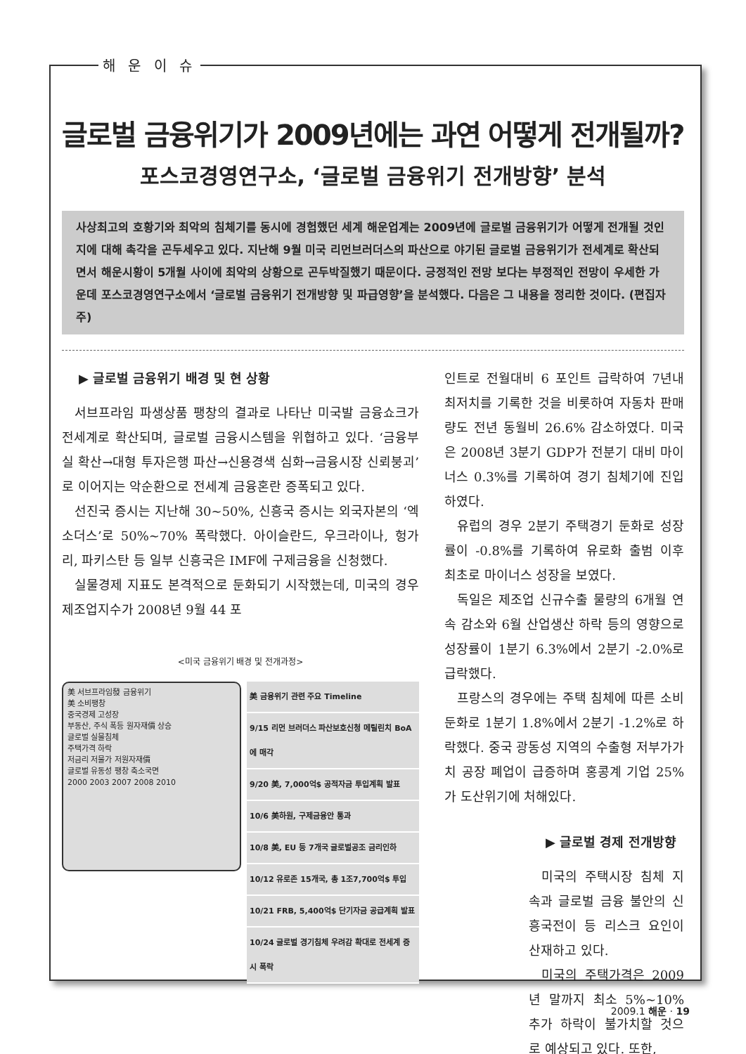해 운 이 슈
글로벌 금융위기가 2009년에는 과연 어떻게 전개될까?
포스코경영연구소, ‘글로벌 금융위기 전개방향’ 분석
사상최고의 호황기와 최악의 침체기를 동시에 경험했던 세계 해운업계는 2009년에 글로벌 금융위기가 어떻게 전개될 것인지에 대해 촉각을 곤두세우고 있다. 지난해 9월 미국 리먼브러더스의 파산으로 야기된 글로벌 금융위기가 전세계로 확산되면서 해운시황이 5개월 사이에 최악의 상황으로 곤두박질했기 때문이다. 긍정적인 전망 보다는 부정적인 전망이 우세한 가운데 포스코경영연구소에서 ‘글로벌 금융위기 전개방향 및 파급영향’을 분석했다. 다음은 그 내용을 정리한 것이다. (편집자 주)
▶ 글로벌 금융위기 배경 및 현 상황
서브프라임 파생상품 팽창의 결과로 나타난 미국발 금융쇼크가 전세계로 확산되며, 글로벌 금융시스템을 위협하고 있다. ‘금융부실 확산→대형 투자은행 파산→신용경색 심화→금융시장 신뢰붕괴’로 이어지는 악순환으로 전세계 금융혼란 증폭되고 있다.
선진국 증시는 지난해 30~50%, 신흥국 증시는 외국자본의 ‘엑소더스’로 50%~70% 폭락했다. 아이슬란드, 우크라이나, 헝가리, 파키스탄 등 일부 신흥국은 IMF에 구제금융을 신청했다.
실물경제 지표도 본격적으로 둔화되기 시작했는데, 미국의 경우 제조업지수가 2008년 9월 44 포
<미국 금융위기 배경 및 전개과정>
美 서브프라임發 금융위기
美 소비팽창
중국경제 고성장
부동산, 주식 폭등 원자재價 상승
글로벌 실물침체
주택가격 하락
저금리 저물가 저원자재價
글로벌 유동성 팽창 축소국면
2000 2003 2007 2008 2010
| 美 금융위기 관련 주요 Timeline |
| --- |
| 9/15 리먼 브러더스 파산보호신청 메릴린치 BoA에 매각 |
| 9/20 美, 7,000억$ 공적자금 투입계획 발표 |
| 10/6 美하원, 구제금융안 통과 |
| 10/8 美, EU 등 7개국 글로벌공조 금리인하 |
| 10/12 유로존 15개국, 총 1조7,700억$ 투입 |
| 10/21 FRB, 5,400억$ 단기자금 공급계획 발표 |
| 10/24 글로벌 경기침체 우려감 확대로 전세계 증시 폭락 |
인트로 전월대비 6 포인트 급락하여 7년내 최저치를 기록한 것을 비롯하여 자동차 판매량도 전년 동월비 26.6% 감소하였다. 미국은 2008년 3분기 GDP가 전분기 대비 마이너스 0.3%를 기록하여 경기 침체기에 진입하였다.
유럽의 경우 2분기 주택경기 둔화로 성장률이 -0.8%를 기록하여 유로화 출범 이후 최초로 마이너스 성장을 보였다.
독일은 제조업 신규수출 물량의 6개월 연속 감소와 6월 산업생산 하락 등의 영향으로 성장률이 1분기 6.3%에서 2분기 -2.0%로 급락했다.
프랑스의 경우에는 주택 침체에 따른 소비 둔화로 1분기 1.8%에서 2분기 -1.2%로 하락했다. 중국 광동성 지역의 수출형 저부가가치 공장 폐업이 급증하며 홍콩계 기업 25%가 도산위기에 처해있다.
▶ 글로벌 경제 전개방향
미국의 주택시장 침체 지속과 글로벌 금융 불안의 신흥국전이 등 리스크 요인이 산재하고 있다.
미국의 주택가격은 2009년 말까지 최소 5%~10% 추가 하락이 불가치할 것으로 예상되고 있다. 또한,
2009.1 해운 · 19